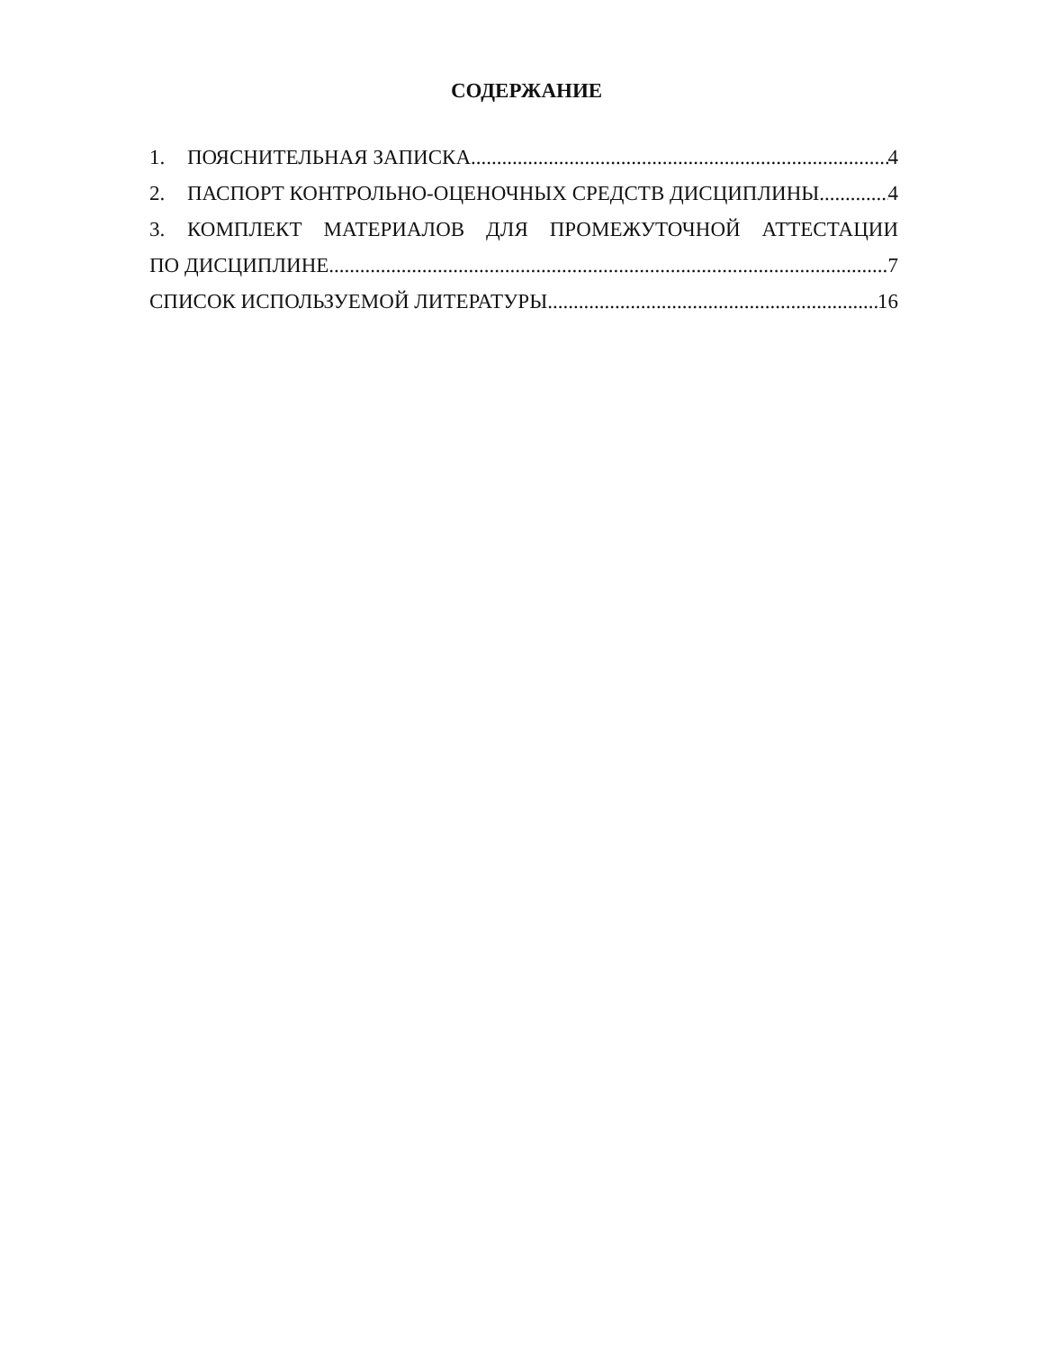СОДЕРЖАНИЕ
1. ПОЯСНИТЕЛЬНАЯ ЗАПИСКА 4
2. ПАСПОРТ КОНТРОЛЬНО-ОЦЕНОЧНЫХ СРЕДСТВ ДИСЦИПЛИНЫ 4
3. КОМПЛЕКТ МАТЕРИАЛОВ ДЛЯ ПРОМЕЖУТОЧНОЙ АТТЕСТАЦИИ
ПО ДИСЦИПЛИНЕ 7
СПИСОК ИСПОЛЬЗУЕМОЙ ЛИТЕРАТУРЫ 16